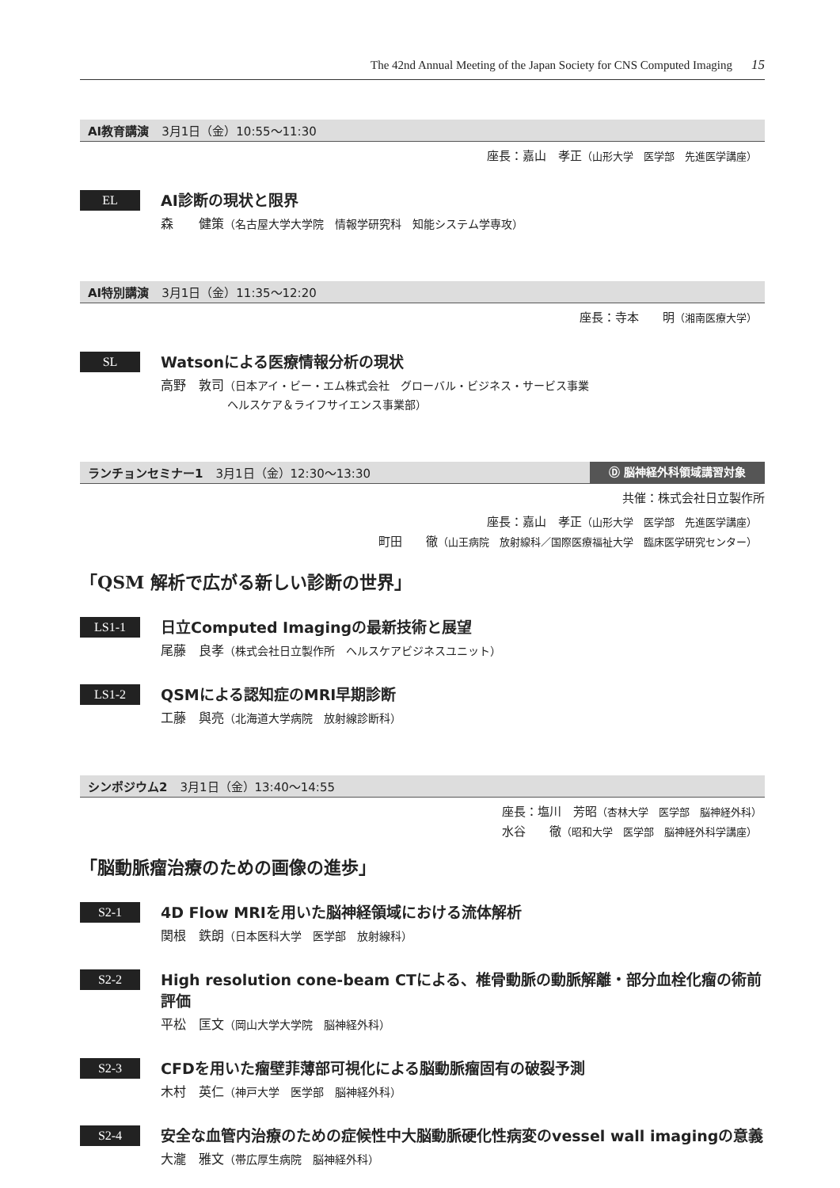The 42nd Annual Meeting of the Japan Society for CNS Computed Imaging 15
AI教育講演 3月1日（金）10:55〜11:30
座長：嘉山　孝正（山形大学　医学部　先進医学講座）
EL
AI診断の現状と限界
森　　健策（名古屋大学大学院　情報学研究科　知能システム学専攻）
AI特別講演 3月1日（金）11:35〜12:20
座長：寺本　　明（湘南医療大学）
SL
Watsonによる医療情報分析の現状
高野　敦司（日本アイ・ビー・エム株式会社　グローバル・ビジネス・サービス事業
　　　　　　ヘルスケア＆ライフサイエンス事業部）
ランチョンセミナー1 3月1日（金）12:30〜13:30 Ⓓ 脳神経外科領域講習対象
共催：株式会社日立製作所
座長：嘉山　孝正（山形大学　医学部　先進医学講座）
町田　　徹（山王病院　放射線科／国際医療福祉大学　臨床医学研究センター）
「QSM 解析で広がる新しい診断の世界」
LS1-1
日立Computed Imagingの最新技術と展望
尾藤　良孝（株式会社日立製作所　ヘルスケアビジネスユニット）
LS1-2
QSMによる認知症のMRI早期診断
工藤　與亮（北海道大学病院　放射線診断科）
シンポジウム2 3月1日（金）13:40〜14:55
座長：塩川　芳昭（杏林大学　医学部　脳神経外科）　　　
水谷　　徹（昭和大学　医学部　脳神経外科学講座）
「脳動脈瘤治療のための画像の進歩」
S2-1
4D Flow MRIを用いた脳神経領域における流体解析
関根　鉄朗（日本医科大学　医学部　放射線科）
S2-2
High resolution cone-beam CTによる、椎骨動脈の動脈解離・部分血栓化瘤の術前評価
平松　匡文（岡山大学大学院　脳神経外科）
S2-3
CFDを用いた瘤壁菲薄部可視化による脳動脈瘤固有の破裂予測
木村　英仁（神戸大学　医学部　脳神経外科）
S2-4
安全な血管内治療のための症候性中大脳動脈硬化性病変のvessel wall imagingの意義
大瀧　雅文（帯広厚生病院　脳神経外科）